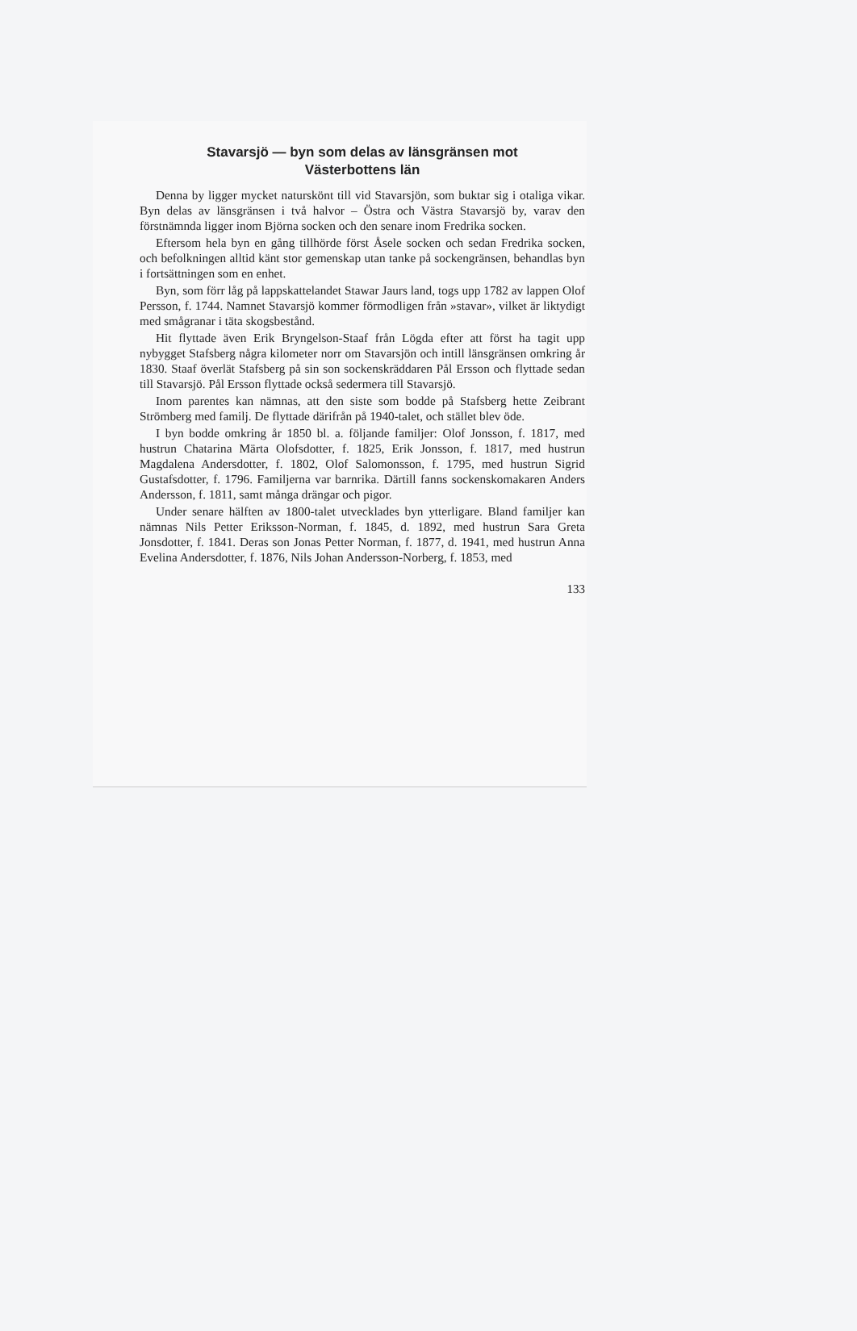Stavarsjö — byn som delas av länsgränsen mot
Västerbottens län
Denna by ligger mycket naturskönt till vid Stavarsjön, som buktar sig i otaliga vikar. Byn delas av länsgränsen i två halvor – Östra och Västra Stavarsjö by, varav den förstnämnda ligger inom Björna socken och den senare inom Fredrika socken.
Eftersom hela byn en gång tillhörde först Åsele socken och sedan Fredrika socken, och befolkningen alltid känt stor gemenskap utan tanke på sockengränsen, behandlas byn i fortsättningen som en enhet.
Byn, som förr låg på lappskattelandet Stawar Jaurs land, togs upp 1782 av lappen Olof Persson, f. 1744. Namnet Stavarsjö kommer förmodligen från »stavar», vilket är liktydigt med smågranar i täta skogsbestånd.
Hit flyttade även Erik Bryngelson-Staaf från Lögda efter att först ha tagit upp nybygget Stafsberg några kilometer norr om Stavarsjön och intill länsgränsen omkring år 1830. Staaf överlät Stafsberg på sin son sockenskräddaren Pål Ersson och flyttade sedan till Stavarsjö. Pål Ersson flyttade också sedermera till Stavarsjö.
Inom parentes kan nämnas, att den siste som bodde på Stafsberg hette Zeibrant Strömberg med familj. De flyttade därifrån på 1940-talet, och stället blev öde.
I byn bodde omkring år 1850 bl. a. följande familjer: Olof Jonsson, f. 1817, med hustrun Chatarina Märta Olofsdotter, f. 1825, Erik Jonsson, f. 1817, med hustrun Magdalena Andersdotter, f. 1802, Olof Salomonsson, f. 1795, med hustrun Sigrid Gustafsdotter, f. 1796. Familjerna var barnrika. Därtill fanns sockenskomakaren Anders Andersson, f. 1811, samt många drängar och pigor.
Under senare hälften av 1800-talet utvecklades byn ytterligare. Bland familjer kan nämnas Nils Petter Eriksson-Norman, f. 1845, d. 1892, med hustrun Sara Greta Jonsdotter, f. 1841. Deras son Jonas Petter Norman, f. 1877, d. 1941, med hustrun Anna Evelina Andersdotter, f. 1876, Nils Johan Andersson-Norberg, f. 1853, med
133